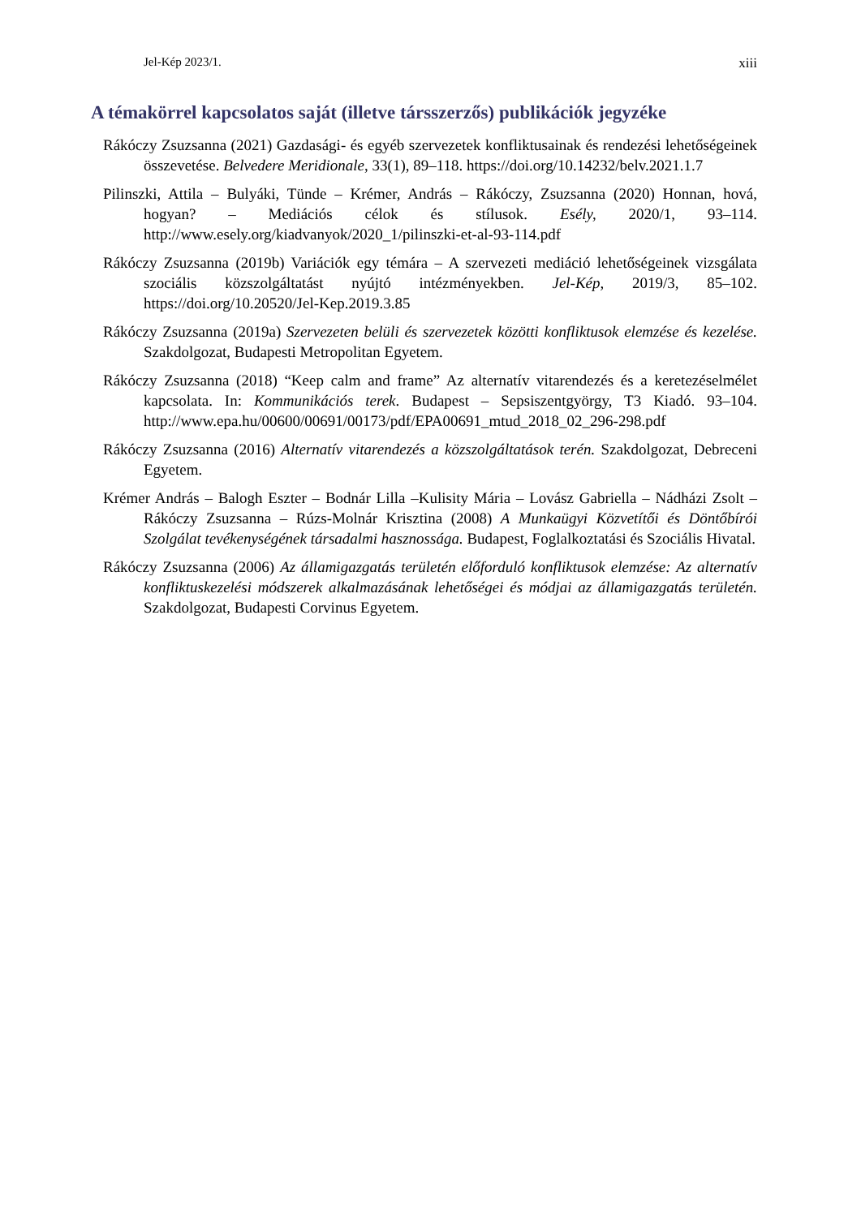Jel-Kép 2023/1. xiii
A témakörrel kapcsolatos saját (illetve társszerzős) publikációk jegyzéke
Rákóczy Zsuzsanna (2021) Gazdasági- és egyéb szervezetek konfliktusainak és rendezési lehetőségeinek összevetése. Belvedere Meridionale, 33(1), 89–118. https://doi.org/10.14232/belv.2021.1.7
Pilinszki, Attila – Bulyáki, Tünde – Krémer, András – Rákóczy, Zsuzsanna (2020) Honnan, hová, hogyan? – Mediációs célok és stílusok. Esély, 2020/1, 93–114. http://www.esely.org/kiadvanyok/2020_1/pilinszki-et-al-93-114.pdf
Rákóczy Zsuzsanna (2019b) Variációk egy témára – A szervezeti mediáció lehetőségeinek vizsgálata szociális közszolgáltatást nyújtó intézményekben. Jel-Kép, 2019/3, 85–102. https://doi.org/10.20520/Jel-Kep.2019.3.85
Rákóczy Zsuzsanna (2019a) Szervezeten belüli és szervezetek közötti konfliktusok elemzése és kezelése. Szakdolgozat, Budapesti Metropolitan Egyetem.
Rákóczy Zsuzsanna (2018) “Keep calm and frame” Az alternatív vitarendezés és a keretezéselmélet kapcsolata. In: Kommunikációs terek. Budapest – Sepsiszentgyörgy, T3 Kiadó. 93–104. http://www.epa.hu/00600/00691/00173/pdf/EPA00691_mtud_2018_02_296-298.pdf
Rákóczy Zsuzsanna (2016) Alternatív vitarendezés a közszolgáltatások terén. Szakdolgozat, Debreceni Egyetem.
Krémer András – Balogh Eszter – Bodnár Lilla –Kulisity Mária – Lovász Gabriella – Nádházi Zsolt – Rákóczy Zsuzsanna – Rúzs-Molnár Krisztina (2008) A Munkaügyi Közvetítői és Döntőbírói Szolgálat tevékenységének társadalmi hasznossága. Budapest, Foglalkoztatási és Szociális Hivatal.
Rákóczy Zsuzsanna (2006) Az államigazgatás területén előforduló konfliktusok elemzése: Az alternatív konfliktuskezelési módszerek alkalmazásának lehetőségei és módjai az államigazgatás területén. Szakdolgozat, Budapesti Corvinus Egyetem.